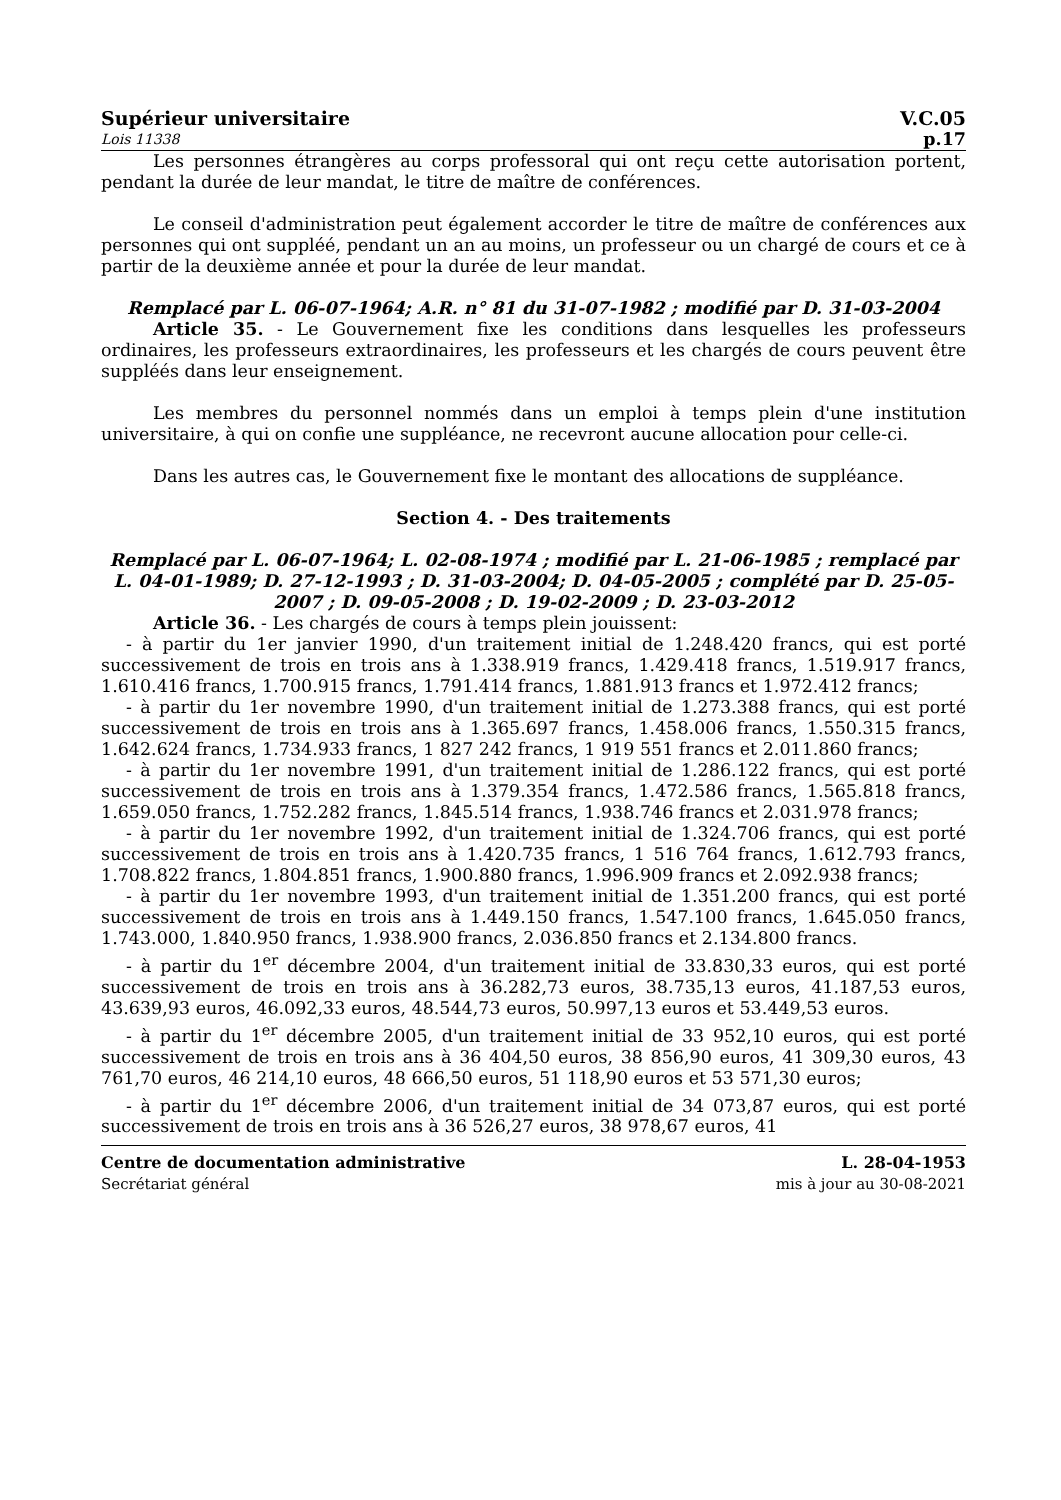Supérieur universitaire V.C.05
Lois 11338 p.17
Les personnes étrangères au corps professoral qui ont reçu cette autorisation portent, pendant la durée de leur mandat, le titre de maître de conférences.
Le conseil d'administration peut également accorder le titre de maître de conférences aux personnes qui ont suppléé, pendant un an au moins, un professeur ou un chargé de cours et ce à partir de la deuxième année et pour la durée de leur mandat.
Remplacé par L. 06-07-1964; A.R. n° 81 du 31-07-1982 ; modifié par D. 31-03-2004
Article 35. - Le Gouvernement fixe les conditions dans lesquelles les professeurs ordinaires, les professeurs extraordinaires, les professeurs et les chargés de cours peuvent être suppléés dans leur enseignement.
Les membres du personnel nommés dans un emploi à temps plein d'une institution universitaire, à qui on confie une suppléance, ne recevront aucune allocation pour celle-ci.
Dans les autres cas, le Gouvernement fixe le montant des allocations de suppléance.
Section 4. - Des traitements
Remplacé par L. 06-07-1964; L. 02-08-1974 ; modifié par L. 21-06-1985 ; remplacé par L. 04-01-1989; D. 27-12-1993 ; D. 31-03-2004; D. 04-05-2005 ; complété par D. 25-05-2007 ; D. 09-05-2008 ; D. 19-02-2009 ; D. 23-03-2012
Article 36. - Les chargés de cours à temps plein jouissent:
- à partir du 1er janvier 1990, d'un traitement initial de 1.248.420 francs, qui est porté successivement de trois en trois ans à 1.338.919 francs, 1.429.418 francs, 1.519.917 francs, 1.610.416 francs, 1.700.915 francs, 1.791.414 francs, 1.881.913 francs et 1.972.412 francs;
- à partir du 1er novembre 1990, d'un traitement initial de 1.273.388 francs, qui est porté successivement de trois en trois ans à 1.365.697 francs, 1.458.006 francs, 1.550.315 francs, 1.642.624 francs, 1.734.933 francs, 1 827 242 francs, 1 919 551 francs et 2.011.860 francs;
- à partir du 1er novembre 1991, d'un traitement initial de 1.286.122 francs, qui est porté successivement de trois en trois ans à 1.379.354 francs, 1.472.586 francs, 1.565.818 francs, 1.659.050 francs, 1.752.282 francs, 1.845.514 francs, 1.938.746 francs et 2.031.978 francs;
- à partir du 1er novembre 1992, d'un traitement initial de 1.324.706 francs, qui est porté successivement de trois en trois ans à 1.420.735 francs, 1 516 764 francs, 1.612.793 francs, 1.708.822 francs, 1.804.851 francs, 1.900.880 francs, 1.996.909 francs et 2.092.938 francs;
- à partir du 1er novembre 1993, d'un traitement initial de 1.351.200 francs, qui est porté successivement de trois en trois ans à 1.449.150 francs, 1.547.100 francs, 1.645.050 francs, 1.743.000, 1.840.950 francs, 1.938.900 francs, 2.036.850 francs et 2.134.800 francs.
- à partir du 1<sup>er</sup> décembre 2004, d'un traitement initial de 33.830,33 euros, qui est porté successivement de trois en trois ans à 36.282,73 euros, 38.735,13 euros, 41.187,53 euros, 43.639,93 euros, 46.092,33 euros, 48.544,73 euros, 50.997,13 euros et 53.449,53 euros.
- à partir du 1<sup>er</sup> décembre 2005, d'un traitement initial de 33 952,10 euros, qui est porté successivement de trois en trois ans à 36 404,50 euros, 38 856,90 euros, 41 309,30 euros, 43 761,70 euros, 46 214,10 euros, 48 666,50 euros, 51 118,90 euros et 53 571,30 euros;
- à partir du 1<sup>er</sup> décembre 2006, d'un traitement initial de 34 073,87 euros, qui est porté successivement de trois en trois ans à 36 526,27 euros, 38 978,67 euros, 41
Centre de documentation administrative
Secrétariat général
L. 28-04-1953
mis à jour au 30-08-2021